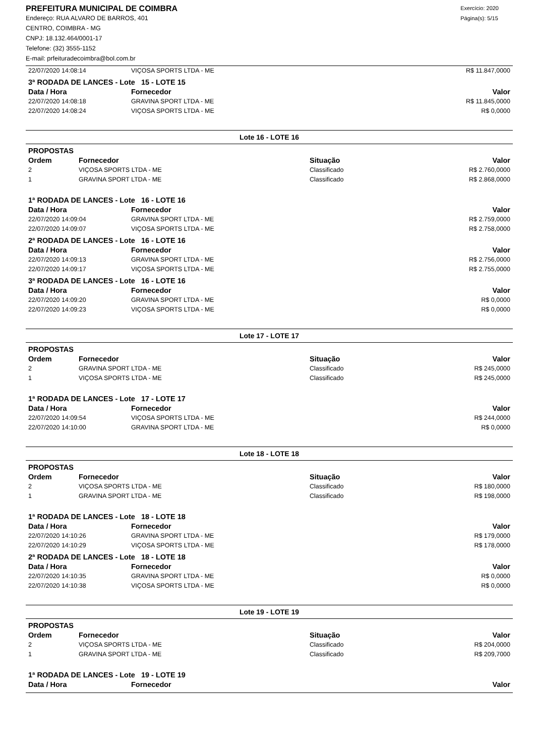PREFEITURA MUNICIPAL DE COIMBRA
Endereço: RUA ALVARO DE BARROS, 401
CENTRO, COIMBRA - MG
CNPJ: 18.132.464/0001-17
Telefone: (32) 3555-1152
E-mail: prfeituradecoimbra@bol.com.br
Exercício: 2020
Página(s): 5/15
| 22/07/2020 14:08:14 | VIÇOSA SPORTS LTDA - ME | R$ 11.847,0000 |
| 3ª RODADA DE LANCES - Lote 15 - LOTE 15 | | |
| Data / Hora | Fornecedor | Valor |
| 22/07/2020 14:08:18 | GRAVINA SPORT LTDA - ME | R$ 11.845,0000 |
| 22/07/2020 14:08:24 | VIÇOSA SPORTS LTDA - ME | R$ 0,0000 |
Lote 16 - LOTE 16
| PROPOSTAS | | | |
| Ordem | Fornecedor | Situação | Valor |
| 2 | VIÇOSA SPORTS LTDA - ME | Classificado | R$ 2.760,0000 |
| 1 | GRAVINA SPORT LTDA - ME | Classificado | R$ 2.868,0000 |
| 1ª RODADA DE LANCES - Lote 16 - LOTE 16 | | |
| Data / Hora | Fornecedor | Valor |
| 22/07/2020 14:09:04 | GRAVINA SPORT LTDA - ME | R$ 2.759,0000 |
| 22/07/2020 14:09:07 | VIÇOSA SPORTS LTDA - ME | R$ 2.758,0000 |
| 2ª RODADA DE LANCES - Lote 16 - LOTE 16 | | |
| Data / Hora | Fornecedor | Valor |
| 22/07/2020 14:09:13 | GRAVINA SPORT LTDA - ME | R$ 2.756,0000 |
| 22/07/2020 14:09:17 | VIÇOSA SPORTS LTDA - ME | R$ 2.755,0000 |
| 3ª RODADA DE LANCES - Lote 16 - LOTE 16 | | |
| Data / Hora | Fornecedor | Valor |
| 22/07/2020 14:09:20 | GRAVINA SPORT LTDA - ME | R$ 0,0000 |
| 22/07/2020 14:09:23 | VIÇOSA SPORTS LTDA - ME | R$ 0,0000 |
Lote 17 - LOTE 17
| PROPOSTAS | | | |
| Ordem | Fornecedor | Situação | Valor |
| 2 | GRAVINA SPORT LTDA - ME | Classificado | R$ 245,0000 |
| 1 | VIÇOSA SPORTS LTDA - ME | Classificado | R$ 245,0000 |
| 1ª RODADA DE LANCES - Lote 17 - LOTE 17 | | |
| Data / Hora | Fornecedor | Valor |
| 22/07/2020 14:09:54 | VIÇOSA SPORTS LTDA - ME | R$ 244,0000 |
| 22/07/2020 14:10:00 | GRAVINA SPORT LTDA - ME | R$ 0,0000 |
Lote 18 - LOTE 18
| PROPOSTAS | | | |
| Ordem | Fornecedor | Situação | Valor |
| 2 | VIÇOSA SPORTS LTDA - ME | Classificado | R$ 180,0000 |
| 1 | GRAVINA SPORT LTDA - ME | Classificado | R$ 198,0000 |
| 1ª RODADA DE LANCES - Lote 18 - LOTE 18 | | |
| Data / Hora | Fornecedor | Valor |
| 22/07/2020 14:10:26 | GRAVINA SPORT LTDA - ME | R$ 179,0000 |
| 22/07/2020 14:10:29 | VIÇOSA SPORTS LTDA - ME | R$ 178,0000 |
| 2ª RODADA DE LANCES - Lote 18 - LOTE 18 | | |
| Data / Hora | Fornecedor | Valor |
| 22/07/2020 14:10:35 | GRAVINA SPORT LTDA - ME | R$ 0,0000 |
| 22/07/2020 14:10:38 | VIÇOSA SPORTS LTDA - ME | R$ 0,0000 |
Lote 19 - LOTE 19
| PROPOSTAS | | | |
| Ordem | Fornecedor | Situação | Valor |
| 2 | VIÇOSA SPORTS LTDA - ME | Classificado | R$ 204,0000 |
| 1 | GRAVINA SPORT LTDA - ME | Classificado | R$ 209,7000 |
| 1ª RODADA DE LANCES - Lote 19 - LOTE 19 | | |
| Data / Hora | Fornecedor | Valor |